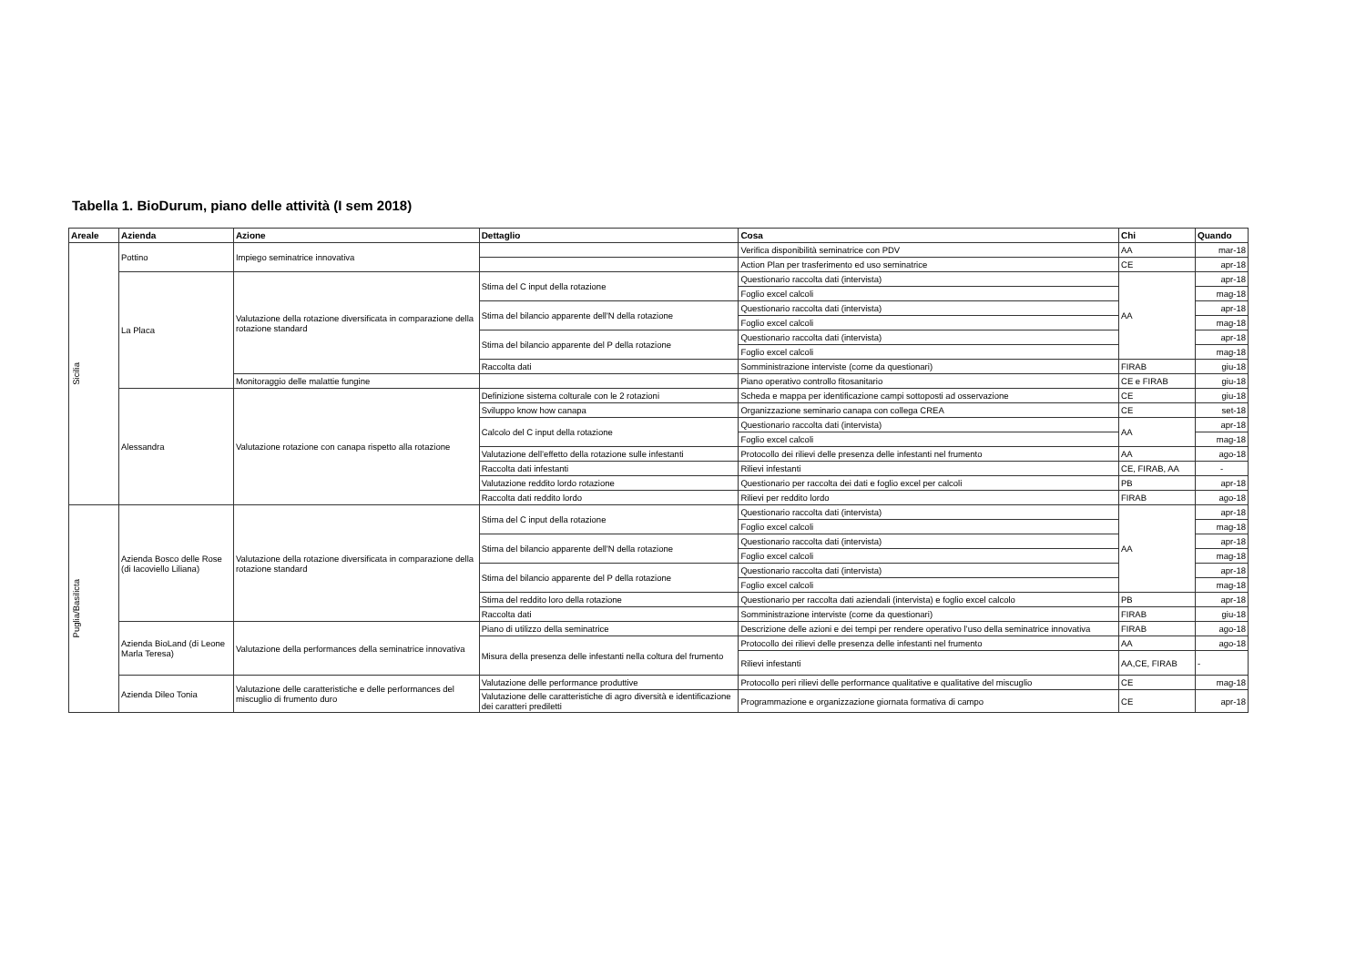Tabella 1. BioDurum, piano delle attività (I sem 2018)
| Areale | Azienda | Azione | Dettaglio | Cosa | Chi | Quando |
| --- | --- | --- | --- | --- | --- | --- |
| Sicilia | Pottino | Impiego seminatrice innovativa | | Verifica disponibilità seminatrice con PDV | AA | mar-18 |
| | | | | Action Plan per trasferimento ed uso seminatrice | CE | apr-18 |
| | La Placa | Valutazione della rotazione diversificata in comparazione della rotazione standard | Stima del C input della rotazione | Questionario raccolta dati (intervista) | AA | apr-18 |
| | | | | Foglio excel calcoli | | mag-18 |
| | | | Stima del bilancio apparente dell'N della rotazione | Questionario raccolta dati (intervista) | | apr-18 |
| | | | | Foglio excel calcoli | | mag-18 |
| | | | Stima del bilancio apparente del P della rotazione | Questionario raccolta dati (intervista) | | apr-18 |
| | | | | Foglio excel calcoli | | mag-18 |
| | | | Raccolta dati | Somministrazione interviste (come da questionari) | FIRAB | giu-18 |
| | | Monitoraggio delle malattie fungine | | Piano operativo controllo fitosanitario | CE e FIRAB | giu-18 |
| | Alessandra | Valutazione rotazione con canapa rispetto alla rotazione | Definizione sistema colturale con le 2 rotazioni | Scheda e mappa per identificazione campi sottoposti ad osservazione | CE | giu-18 |
| | | | Sviluppo know how canapa | Organizzazione seminario canapa con collega CREA | CE | set-18 |
| | | | Calcolo del C input della rotazione | Questionario raccolta dati (intervista) | AA | apr-18 |
| | | | | Foglio excel calcoli | | mag-18 |
| | | | Valutazione dell’effetto della rotazione sulle infestanti | Protocollo dei rilievi delle presenza delle infestanti nel frumento | AA | ago-18 |
| | | | Raccolta dati infestanti | Rilievi infestanti | CE, FIRAB, AA | - |
| | | | Valutazione reddito lordo rotazione | Questionario per raccolta dei dati e foglio excel per calcoli | PB | apr-18 |
| | | | Raccolta dati reddito lordo | Rilievi per reddito lordo | FIRAB | ago-18 |
| Puglia/Basilicta | Azienda Bosco delle Rose (di Iacoviello Liliana) | Valutazione della rotazione diversificata in comparazione della rotazione standard | Stima del C input della rotazione | Questionario raccolta dati (intervista) | AA | apr-18 |
| | | | | Foglio excel calcoli | | mag-18 |
| | | | Stima del bilancio apparente dell'N della rotazione | Questionario raccolta dati (intervista) | | apr-18 |
| | | | | Foglio excel calcoli | | mag-18 |
| | | | Stima del bilancio apparente del P della rotazione | Questionario raccolta dati (intervista) | | apr-18 |
| | | | | Foglio excel calcoli | | mag-18 |
| | | | Stima del reddito loro della rotazione | Questionario per raccolta dati aziendali (intervista) e foglio excel calcolo | PB | apr-18 |
| | | | Raccolta dati | Somministrazione interviste (come da questionari) | FIRAB | giu-18 |
| | Azienda BioLand (di Leone Marla Teresa) | Valutazione della performances della seminatrice innovativa | Piano di utilizzo della seminatrice | Descrizione delle azioni e dei tempi per rendere operativo l’uso della seminatrice innovativa | FIRAB | ago-18 |
| | | | Misura della presenza delle infestanti nella coltura del frumento | Protocollo dei rilievi delle presenza delle infestanti nel frumento | AA | ago-18 |
| | | | | Rilievi infestanti | AA,CE, FIRAB | - |
| | Azienda Dileo Tonia | Valutazione delle caratteristiche e delle performances del miscuglio di frumento duro | Valutazione delle performance produttive | Protocollo peri rilievi delle performance qualitative e qualitative del miscuglio | CE | mag-18 |
| | | | Valutazione delle caratteristiche di agro diversità e identificazione dei caratteri prediletti | Programmazione e organizzazione giornata formativa di campo | CE | apr-18 |